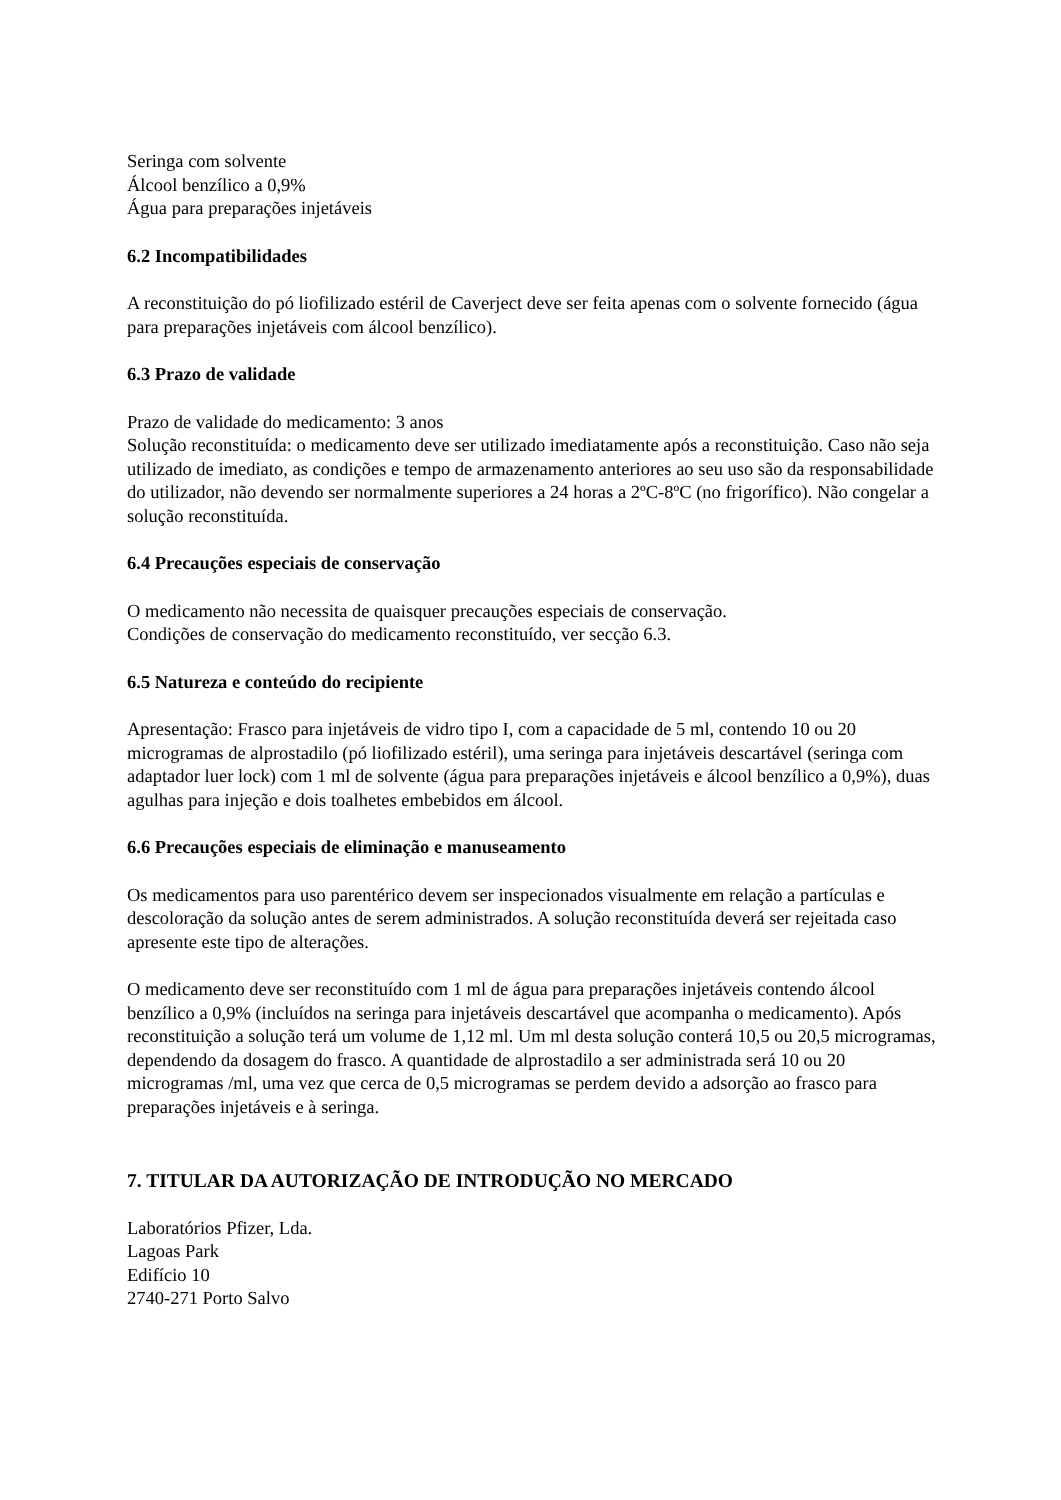Seringa com solvente
Álcool benzílico a 0,9%
Água para preparações injetáveis
6.2 Incompatibilidades
A reconstituição do pó liofilizado estéril de Caverject deve ser feita apenas com o solvente fornecido (água para preparações injetáveis com álcool benzílico).
6.3 Prazo de validade
Prazo de validade do medicamento: 3 anos
Solução reconstituída: o medicamento deve ser utilizado imediatamente após a reconstituição. Caso não seja utilizado de imediato, as condições e tempo de armazenamento anteriores ao seu uso são da responsabilidade do utilizador, não devendo ser normalmente superiores a 24 horas a 2ºC-8ºC (no frigorífico). Não congelar a solução reconstituída.
6.4 Precauções especiais de conservação
O medicamento não necessita de quaisquer precauções especiais de conservação.
Condições de conservação do medicamento reconstituído, ver secção 6.3.
6.5 Natureza e conteúdo do recipiente
Apresentação: Frasco para injetáveis de vidro tipo I, com a capacidade de 5 ml, contendo 10 ou 20 microgramas de alprostadilo (pó liofilizado estéril), uma seringa para injetáveis descartável (seringa com adaptador luer lock) com 1 ml de solvente (água para preparações injetáveis e álcool benzílico a 0,9%), duas agulhas para injeção e dois toalhetes embebidos em álcool.
6.6 Precauções especiais de eliminação e manuseamento
Os medicamentos para uso parentérico devem ser inspecionados visualmente em relação a partículas e descoloração da solução antes de serem administrados. A solução reconstituída deverá ser rejeitada caso apresente este tipo de alterações.
O medicamento deve ser reconstituído com 1 ml de água para preparações injetáveis contendo álcool benzílico a 0,9% (incluídos na seringa para injetáveis descartável que acompanha o medicamento). Após reconstituição a solução terá um volume de 1,12 ml. Um ml desta solução conterá 10,5 ou 20,5 microgramas, dependendo da dosagem do frasco. A quantidade de alprostadilo a ser administrada será 10 ou 20 microgramas /ml, uma vez que cerca de 0,5 microgramas se perdem devido a adsorção ao frasco para preparações injetáveis e à seringa.
7. TITULAR DA AUTORIZAÇÃO DE INTRODUÇÃO NO MERCADO
Laboratórios Pfizer, Lda.
Lagoas Park
Edifício 10
2740-271 Porto Salvo